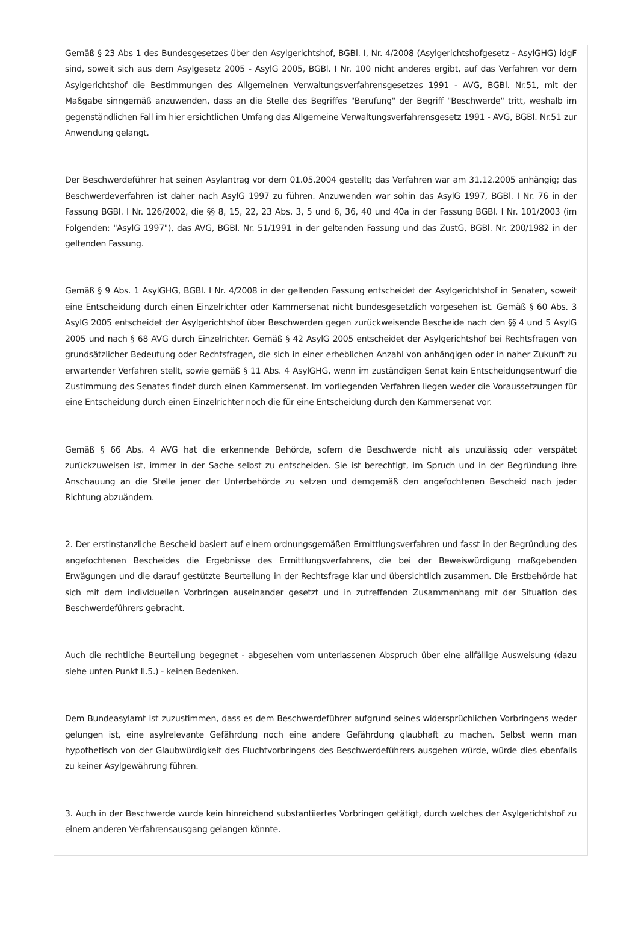Gemäß § 23 Abs 1 des Bundesgesetzes über den Asylgerichtshof, BGBl. I, Nr. 4/2008 (Asylgerichtshofgesetz - AsylGHG) idgF sind, soweit sich aus dem Asylgesetz 2005 - AsylG 2005, BGBl. I Nr. 100 nicht anderes ergibt, auf das Verfahren vor dem Asylgerichtshof die Bestimmungen des Allgemeinen Verwaltungsverfahrensgesetzes 1991 - AVG, BGBl. Nr.51, mit der Maßgabe sinngemäß anzuwenden, dass an die Stelle des Begriffes "Berufung" der Begriff "Beschwerde" tritt, weshalb im gegenständlichen Fall im hier ersichtlichen Umfang das Allgemeine Verwaltungsverfahrensgesetz 1991 - AVG, BGBl. Nr.51 zur Anwendung gelangt.
Der Beschwerdeführer hat seinen Asylantrag vor dem 01.05.2004 gestellt; das Verfahren war am 31.12.2005 anhängig; das Beschwerdeverfahren ist daher nach AsylG 1997 zu führen. Anzuwenden war sohin das AsylG 1997, BGBl. I Nr. 76 in der Fassung BGBl. I Nr. 126/2002, die §§ 8, 15, 22, 23 Abs. 3, 5 und 6, 36, 40 und 40a in der Fassung BGBl. I Nr. 101/2003 (im Folgenden: "AsylG 1997"), das AVG, BGBl. Nr. 51/1991 in der geltenden Fassung und das ZustG, BGBl. Nr. 200/1982 in der geltenden Fassung.
Gemäß § 9 Abs. 1 AsylGHG, BGBl. I Nr. 4/2008 in der geltenden Fassung entscheidet der Asylgerichtshof in Senaten, soweit eine Entscheidung durch einen Einzelrichter oder Kammersenat nicht bundesgesetzlich vorgesehen ist. Gemäß § 60 Abs. 3 AsylG 2005 entscheidet der Asylgerichtshof über Beschwerden gegen zurückweisende Bescheide nach den §§ 4 und 5 AsylG 2005 und nach § 68 AVG durch Einzelrichter. Gemäß § 42 AsylG 2005 entscheidet der Asylgerichtshof bei Rechtsfragen von grundsätzlicher Bedeutung oder Rechtsfragen, die sich in einer erheblichen Anzahl von anhängigen oder in naher Zukunft zu erwartender Verfahren stellt, sowie gemäß § 11 Abs. 4 AsylGHG, wenn im zuständigen Senat kein Entscheidungsentwurf die Zustimmung des Senates findet durch einen Kammersenat. Im vorliegenden Verfahren liegen weder die Voraussetzungen für eine Entscheidung durch einen Einzelrichter noch die für eine Entscheidung durch den Kammersenat vor.
Gemäß § 66 Abs. 4 AVG hat die erkennende Behörde, sofern die Beschwerde nicht als unzulässig oder verspätet zurückzuweisen ist, immer in der Sache selbst zu entscheiden. Sie ist berechtigt, im Spruch und in der Begründung ihre Anschauung an die Stelle jener der Unterbehörde zu setzen und demgemäß den angefochtenen Bescheid nach jeder Richtung abzuändern.
2. Der erstinstanzliche Bescheid basiert auf einem ordnungsgemäßen Ermittlungsverfahren und fasst in der Begründung des angefochtenen Bescheides die Ergebnisse des Ermittlungsverfahrens, die bei der Beweiswürdigung maßgebenden Erwägungen und die darauf gestützte Beurteilung in der Rechtsfrage klar und übersichtlich zusammen. Die Erstbehörde hat sich mit dem individuellen Vorbringen auseinander gesetzt und in zutreffenden Zusammenhang mit der Situation des Beschwerdeführers gebracht.
Auch die rechtliche Beurteilung begegnet - abgesehen vom unterlassenen Abspruch über eine allfällige Ausweisung (dazu siehe unten Punkt II.5.) - keinen Bedenken.
Dem Bundeasylamt ist zuzustimmen, dass es dem Beschwerdeführer aufgrund seines widersprüchlichen Vorbringens weder gelungen ist, eine asylrelevante Gefährdung noch eine andere Gefährdung glaubhaft zu machen. Selbst wenn man hypothetisch von der Glaubwürdigkeit des Fluchtvorbringens des Beschwerdeführers ausgehen würde, würde dies ebenfalls zu keiner Asylgewährung führen.
3. Auch in der Beschwerde wurde kein hinreichend substantiiertes Vorbringen getätigt, durch welches der Asylgerichtshof zu einem anderen Verfahrensausgang gelangen könnte.